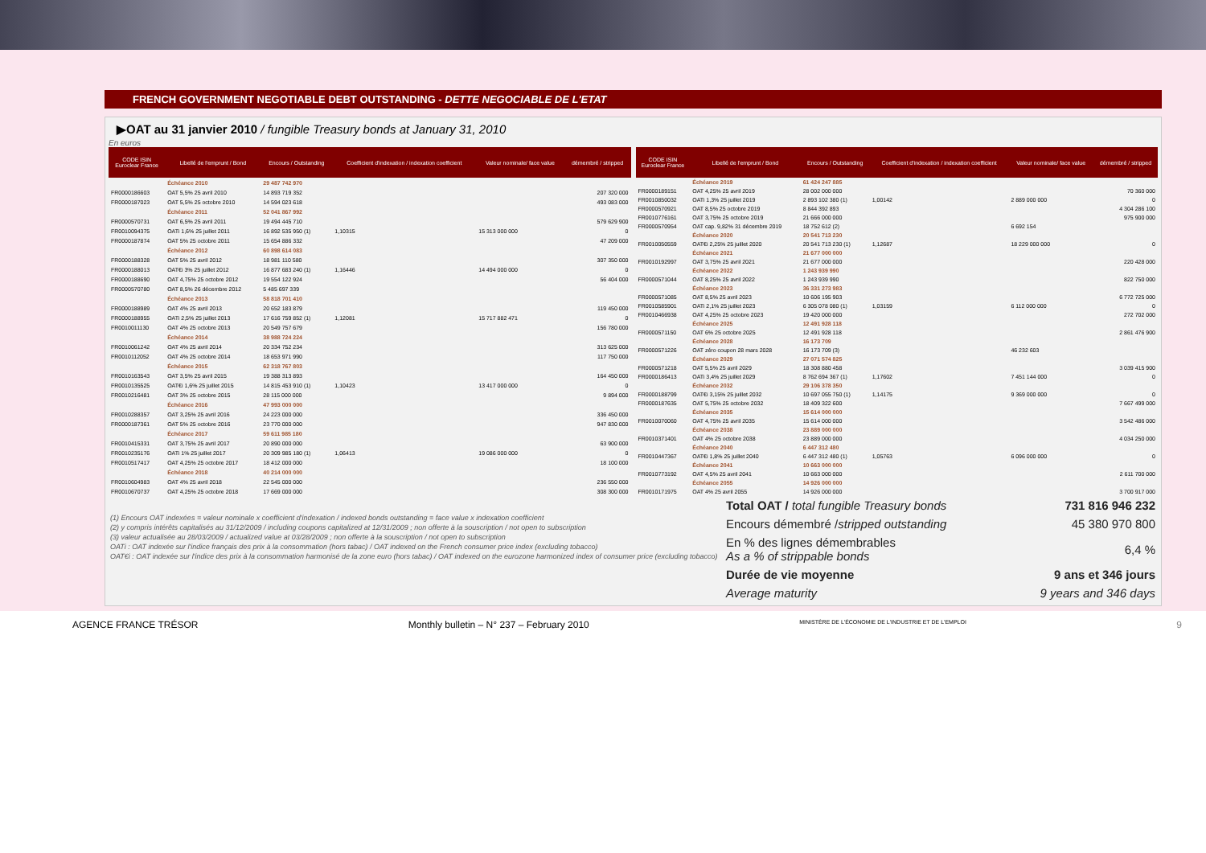FRENCH GOVERNMENT NEGOTIABLE DEBT OUTSTANDING - DETTE NEGOCIABLE DE L'ETAT
▶OAT au 31 janvier 2010 / fungible Treasury bonds at January 31, 2010
En euros
| CODE ISIN Euroclear France | Libellé de l'emprunt / Bond | Encours / Outstanding | Coefficient d'indexation / indexation coefficient | Valeur nominale/ face value | démembré / stripped |
| --- | --- | --- | --- | --- | --- |
| | Échéance 2010 | 29 487 742 970 | | | |
| FR0000186603 | OAT 5,5% 25 avril 2010 | 14 893 719 352 | | | 207 320 000 |
| FR0000187023 | OAT 5,5% 25 octobre 2010 | 14 594 023 618 | | | 493 083 000 |
| | Échéance 2011 | 52 041 867 992 | | | |
| FR0000570731 | OAT 6,5% 25 avril 2011 | 19 494 445 710 | | | 579 629 900 |
| FR0010094375 | OATi 1,6% 25 juillet 2011 | 16 892 535 950 (1) | 1,10315 | 15 313 000 000 | 0 |
| FR0000187874 | OAT 5% 25 octobre 2011 | 15 654 886 332 | | | 47 209 000 |
| | Échéance 2012 | 60 898 614 083 | | | |
| FR0000188328 | OAT 5% 25 avril 2012 | 18 981 110 580 | | | 307 350 000 |
| FR0000188013 | OAT€i 3% 25 juillet 2012 | 16 877 683 240 (1) | 1,16446 | 14 494 000 000 | 0 |
| FR0000188690 | OAT 4,75% 25 octobre 2012 | 19 554 122 924 | | | 56 404 000 |
| FR0000570780 | OAT 8,5% 26 décembre 2012 | 5 485 697 339 | | | |
| | Échéance 2013 | 58 818 701 410 | | | |
| FR0000188989 | OAT 4% 25 avril 2013 | 20 652 183 879 | | | 119 450 000 |
| FR0000188955 | OATi 2,5% 25 juillet 2013 | 17 616 759 852 (1) | 1,12081 | 15 717 882 471 | 0 |
| FR0010011130 | OAT 4% 25 octobre 2013 | 20 549 757 679 | | | 156 780 000 |
| | Échéance 2014 | 38 988 724 224 | | | |
| FR0010061242 | OAT 4% 25 avril 2014 | 20 334 752 234 | | | 313 625 000 |
| FR0010112052 | OAT 4% 25 octobre 2014 | 18 653 971 990 | | | 117 750 000 |
| | Échéance 2015 | 62 318 767 803 | | | |
| FR0010163543 | OAT 3,5% 25 avril 2015 | 19 388 313 893 | | | 164 450 000 |
| FR0010135525 | OAT€i 1,6% 25 juillet 2015 | 14 815 453 910 (1) | 1,10423 | 13 417 000 000 | 0 |
| FR0010216481 | OAT 3% 25 octobre 2015 | 28 115 000 000 | | | 9 894 000 |
| | Échéance 2016 | 47 993 000 000 | | | |
| FR0010288357 | OAT 3,25% 25 avril 2016 | 24 223 000 000 | | | 336 450 000 |
| FR0000187361 | OAT 5% 25 octobre 2016 | 23 770 000 000 | | | 947 830 000 |
| | Échéance 2017 | 59 611 985 180 | | | |
| FR0010415331 | OAT 3,75% 25 avril 2017 | 20 890 000 000 | | | 63 900 000 |
| FR0010235176 | OATi 1% 25 juillet 2017 | 20 309 985 180 (1) | 1,06413 | 19 086 000 000 | 0 |
| FR0010517417 | OAT 4,25% 25 octobre 2017 | 18 412 000 000 | | | 18 100 000 |
| | Échéance 2018 | 40 214 000 000 | | | |
| FR0010604983 | OAT 4% 25 avril 2018 | 22 545 000 000 | | | 236 550 000 |
| FR0010670737 | OAT 4,25% 25 octobre 2018 | 17 669 000 000 | | | 308 300 000 |
| CODE ISIN Euroclear France | Libellé de l'emprunt / Bond | Encours / Outstanding | Coefficient d'indexation / indexation coefficient | Valeur nominale/ face value | démembré / stripped |
| --- | --- | --- | --- | --- | --- |
| | Échéance 2019 | 61 424 247 885 | | | |
| FR0000189151 | OAT 4,25% 25 avril 2019 | 28 002 000 000 | | | 70 360 000 |
| FR0010850032 | OATi 1,3% 25 juillet 2019 | 2 893 102 380 (1) | 1,00142 | 2 889 000 000 | 0 |
| FR0000570921 | OAT 8,5% 25 octobre 2019 | 8 844 392 893 | | | 4 304 286 100 |
| FR0010776161 | OAT 3,75% 25 octobre 2019 | 21 666 000 000 | | | 975 900 000 |
| FR0000570954 | OAT cap. 9,82% 31 décembre 2019 | 18 752 612 (2) | | 6 692 154 | |
| | Échéance 2020 | 20 541 713 230 | | | |
| FR0010050559 | OAT€i 2,25% 25 juillet 2020 | 20 541 713 230 (1) | 1,12687 | 18 229 000 000 | 0 |
| | Échéance 2021 | 21 677 000 000 | | | |
| FR0010192997 | OAT 3,75% 25 avril 2021 | 21 677 000 000 | | | 220 428 000 |
| | Échéance 2022 | 1 243 939 990 | | | |
| FR0000571044 | OAT 8,25% 25 avril 2022 | 1 243 939 990 | | | 822 750 000 |
| | Échéance 2023 | 36 331 273 983 | | | |
| FR0000571085 | OAT 8,5% 25 avril 2023 | 10 606 195 903 | | | 6 772 725 000 |
| FR0010585901 | OATi 2,1% 25 juillet 2023 | 6 305 078 080 (1) | 1,03159 | 6 112 000 000 | 0 |
| FR0010466938 | OAT 4,25% 25 octobre 2023 | 19 420 000 000 | | | 272 702 000 |
| | Échéance 2025 | 12 491 928 118 | | | |
| FR0000571150 | OAT 6% 25 octobre 2025 | 12 491 928 118 | | | 2 861 476 900 |
| | Échéance 2028 | 16 173 709 | | | |
| FR0000571226 | OAT zéro coupon 28 mars 2028 | 16 173 709 (3) | | 46 232 603 | |
| | Échéance 2029 | 27 071 574 825 | | | |
| FR0000571218 | OAT 5,5% 25 avril 2029 | 18 308 880 458 | | | 3 039 415 900 |
| FR0000186413 | OATi 3,4% 25 juillet 2029 | 8 762 694 367 (1) | 1,17602 | 7 451 144 000 | 0 |
| | Échéance 2032 | 29 106 378 350 | | | |
| FR0000188799 | OAT€i 3,15% 25 juillet 2032 | 10 697 055 750 (1) | 1,14175 | 9 369 000 000 | 0 |
| FR0000187635 | OAT 5,75% 25 octobre 2032 | 18 409 322 600 | | | 7 667 499 000 |
| | Échéance 2035 | 15 614 000 000 | | | |
| FR0010070060 | OAT 4,75% 25 avril 2035 | 15 614 000 000 | | | 3 542 486 000 |
| | Échéance 2038 | 23 889 000 000 | | | |
| FR0010371401 | OAT 4% 25 octobre 2038 | 23 889 000 000 | | | 4 034 250 000 |
| | Échéance 2040 | 6 447 312 480 | | | |
| FR0010447367 | OAT€i 1,8% 25 juillet 2040 | 6 447 312 480 (1) | 1,05763 | 6 096 000 000 | 0 |
| | Échéance 2041 | 10 663 000 000 | | | |
| FR0010773192 | OAT 4,5% 25 avril 2041 | 10 663 000 000 | | | 2 611 700 000 |
| | Échéance 2055 | 14 926 000 000 | | | |
| FR0010171975 | OAT 4% 25 avril 2055 | 14 926 000 000 | | | 3 700 917 000 |
(1) Encours OAT indexées = valeur nominale x coefficient d'indexation / indexed bonds outstanding = face value x indexation coefficient
(2) y compris intérêts capitalisés au 31/12/2009 / including coupons capitalized at 12/31/2009 ; non offerte à la souscription / not open to subscription
(3) valeur actualisée au 28/03/2009 / actualized value at 03/28/2009 ; non offerte à la souscription / not open to subscription
OATi : OAT indexée sur l'indice français des prix à la consommation (hors tabac) / OAT indexed on the French consumer price index (excluding tobacco)
OAT€i : OAT indexée sur l'indice des prix à la consommation harmonisé de la zone euro (hors tabac) / OAT indexed on the eurozone harmonized index of consumer price (excluding tobacco)
| Total OAT / total fungible Treasury bonds | 731 816 946 232 |
| Encours démembré / stripped outstanding | 45 380 970 800 |
| En % des lignes démembrables As a % of strippable bonds | 6,4 % |
| Durée de vie moyenne | 9 ans et 346 jours |
| Average maturity | 9 years and 346 days |
AGENCE FRANCE TRÉSOR Monthly bulletin – N° 237 – February 2010 MINISTÈRE DE L'ÉCONOMIE DE L'INDUSTRIE ET DE L'EMPLOI 9